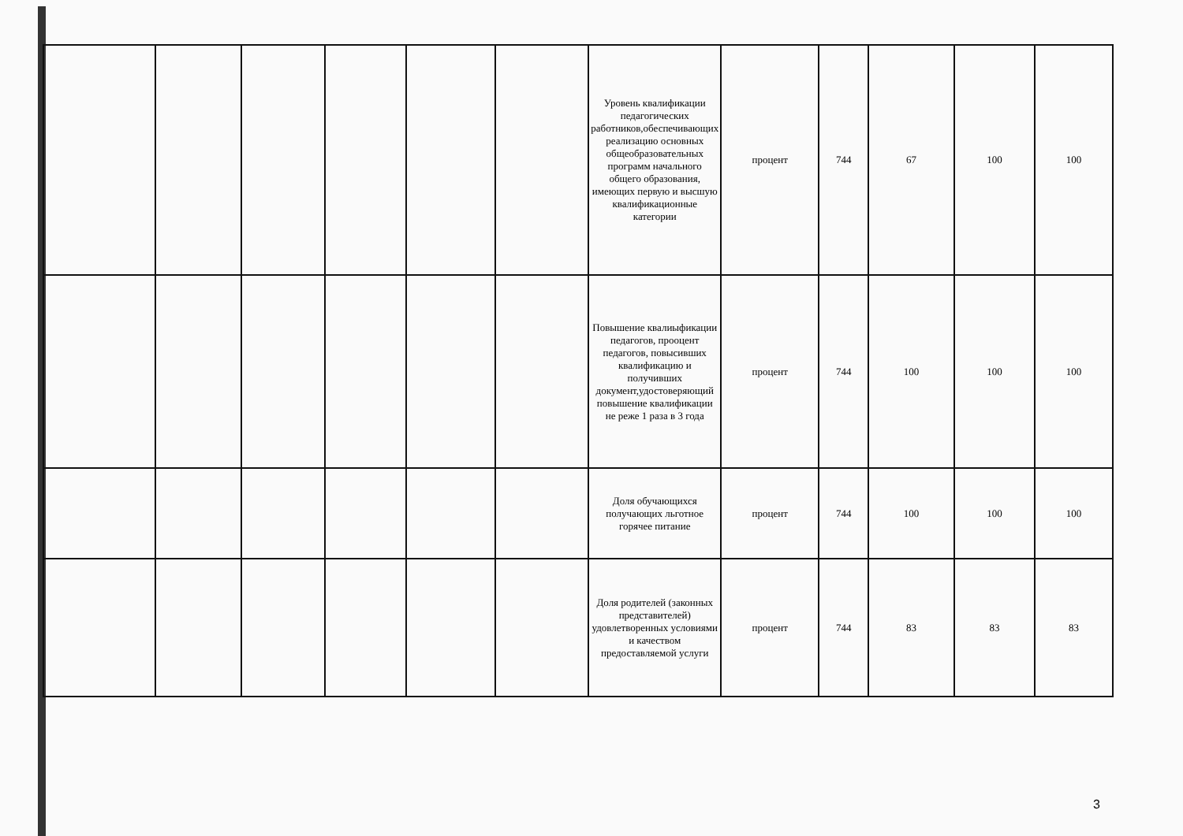| | | | | | | Уровень квалификации педагогических работников,обеспечивающих реализацию основных общеобразовательных программ начального общего образования, имеющих первую и высшую квалификационные категории | процент | 744 | 67 | 100 | 100 |
| | | | | | | Повышение квалиыфикации педагогов, прооцент педагогов, повысивших квалификацию и получивших документ,удостоверяющий повышение квалификации не реже 1 раза в 3 года | процент | 744 | 100 | 100 | 100 |
| | | | | | | Доля обучающихся получающих льготное горячее питание | процент | 744 | 100 | 100 | 100 |
| | | | | | | Доля родителей (законных представителей) удовлетворенных условиями и качеством предоставляемой услуги | процент | 744 | 83 | 83 | 83 |
3